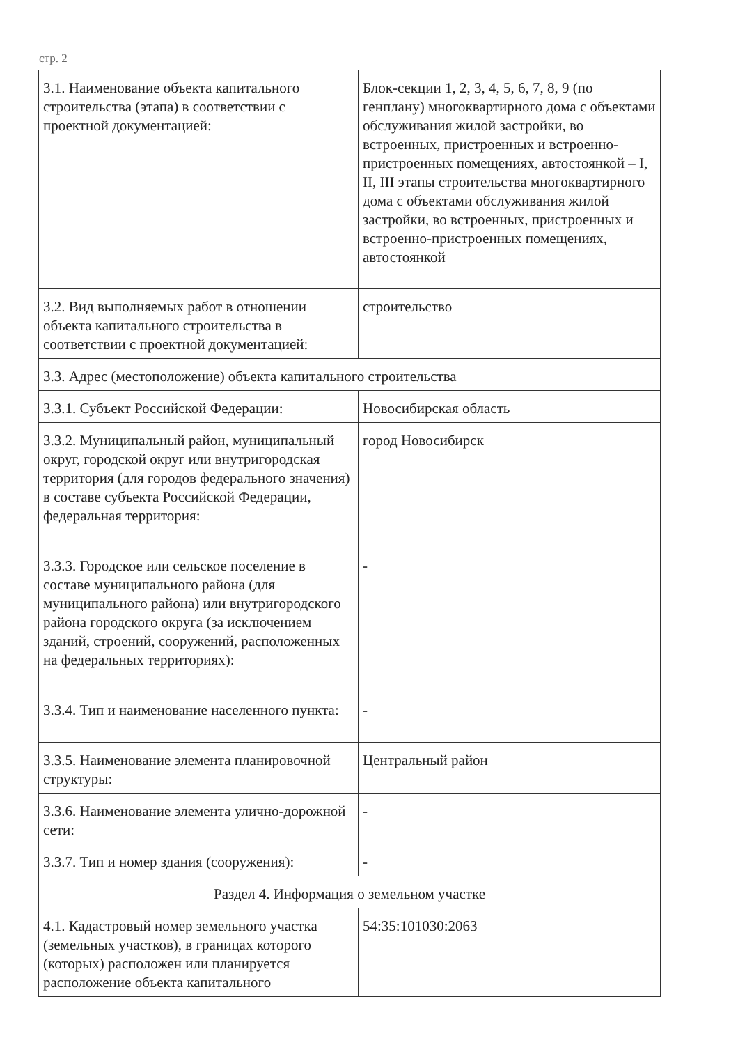стр. 2
| 3.1. Наименование объекта капитального строительства (этапа) в соответствии с проектной документацией: | Блок-секции 1, 2, 3, 4, 5, 6, 7, 8, 9 (по генплану) многоквартирного дома с объектами обслуживания жилой застройки, во встроенных, пристроенных и встроенно-пристроенных помещениях, автостоянкой – I, II, III этапы строительства многоквартирного дома с объектами обслуживания жилой застройки, во встроенных, пристроенных и встроенно-пристроенных помещениях, автостоянкой |
| 3.2. Вид выполняемых работ в отношении объекта капитального строительства в соответствии с проектной документацией: | строительство |
| 3.3. Адрес (местоположение) объекта капитального строительства | |
| 3.3.1. Субъект Российской Федерации: | Новосибирская область |
| 3.3.2. Муниципальный район, муниципальный округ, городской округ или внутригородская территория (для городов федерального значения) в составе субъекта Российской Федерации, федеральная территория: | город Новосибирск |
| 3.3.3. Городское или сельское поселение в составе муниципального района (для муниципального района) или внутригородского района городского округа (за исключением зданий, строений, сооружений, расположенных на федеральных территориях): | - |
| 3.3.4. Тип и наименование населенного пункта: | - |
| 3.3.5. Наименование элемента планировочной структуры: | Центральный район |
| 3.3.6. Наименование элемента улично-дорожной сети: | - |
| 3.3.7. Тип и номер здания (сооружения): | - |
| Раздел 4. Информация о земельном участке | |
| 4.1. Кадастровый номер земельного участка (земельных участков), в границах которого (которых) расположен или планируется расположение объекта капитального | 54:35:101030:2063 |